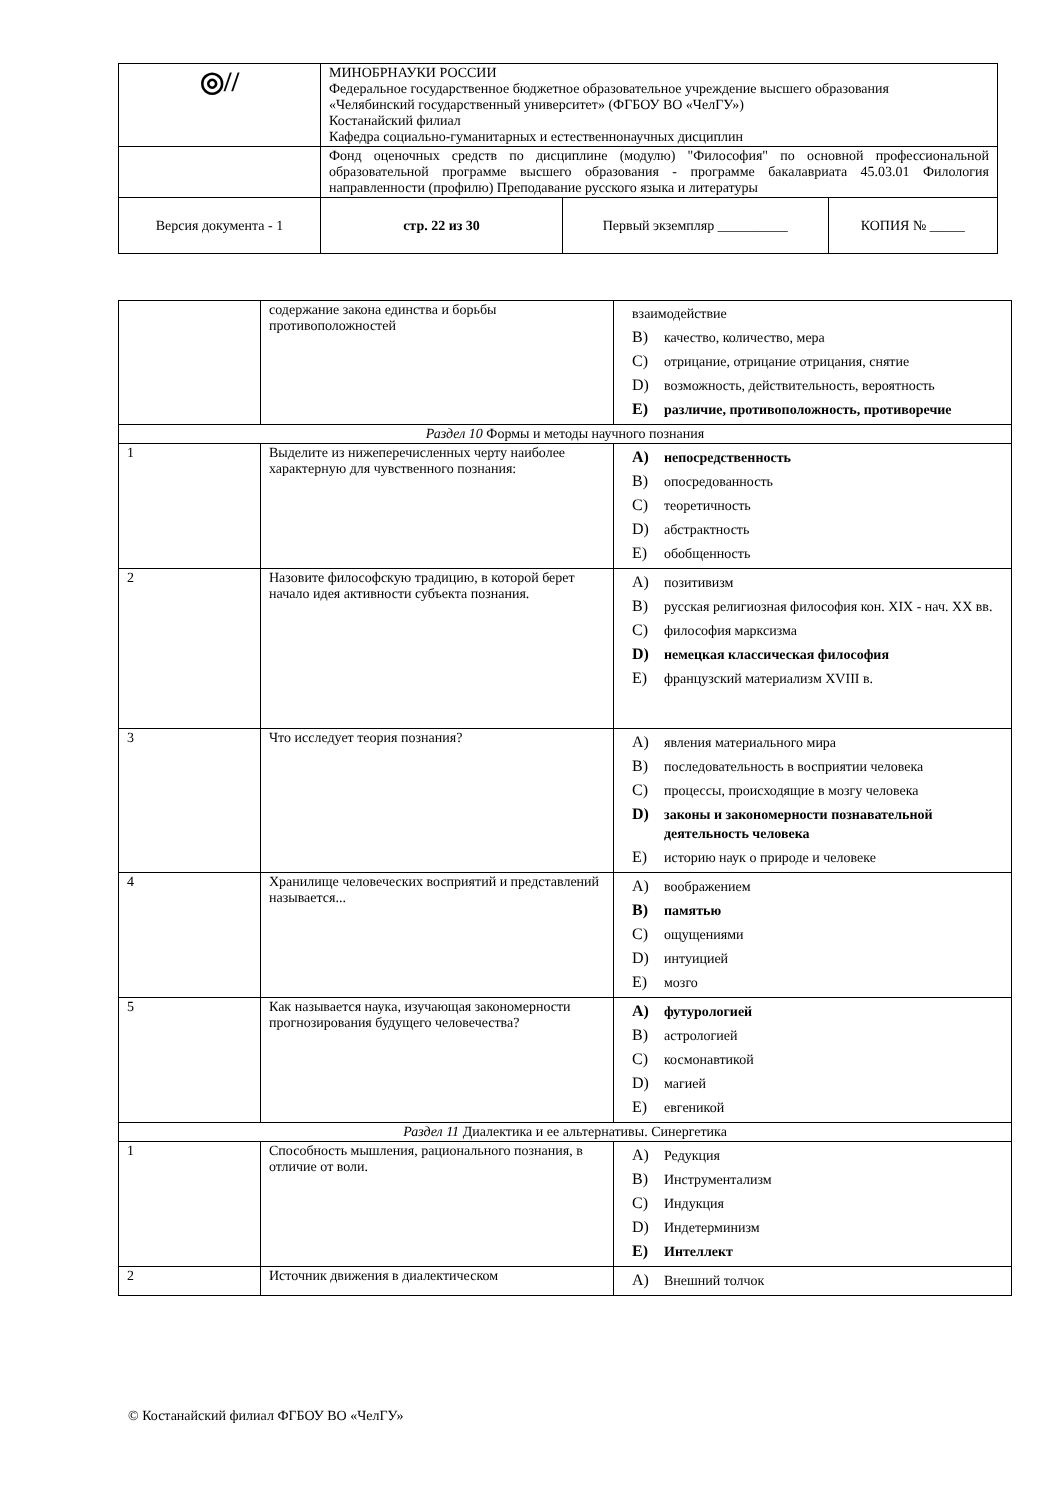| ◎// | МИНОБРНАУКИ РОССИИ Федеральное государственное бюджетное образовательное учреждение высшего образования «Челябинский государственный университет» (ФГБОУ ВО «ЧелГУ») Костанайский филиал Кафедра социально-гуманитарных и естественнонаучных дисциплин | | |
| | Фонд оценочных средств по дисциплине (модулю) "Философия" по основной профессиональной образовательной программе высшего образования - программе бакалавриата 45.03.01 Филология направленности (профилю) Преподавание русского языка и литературы | | |
| Версия документа - 1 | стр. 22 из 30 | Первый экземпляр __________ | КОПИЯ № _____ |
| | содержание закона единства и борьбы противоположностей | взаимодействие B) качество, количество, мера C) отрицание, отрицание отрицания, снятие D) возможность, действительность, вероятность E) различие, противоположность, противоречие |
| Раздел 10 Формы и методы научного познания | | |
| 1 | Выделите из нижеперечисленных черту наиболее характерную для чувственного познания: | A) непосредственность B) опосредованность C) теоретичность D) абстрактность E) обобщенность |
| 2 | Назовите философскую традицию, в которой берет начало идея активности субъекта познания. | A) позитивизм B) русская религиозная философия кон. XIX - нач. XX вв. C) философия марксизма D) немецкая классическая философия E) французский материализм XVIII в. |
| 3 | Что исследует теория познания? | A) явления материального мира B) последовательность в восприятии человека C) процессы, происходящие в мозгу человека D) законы и закономерности познавательной деятельность человека E) историю наук о природе и человеке |
| 4 | Хранилище человеческих восприятий и представлений называется... | A) воображением B) памятью C) ощущениями D) интуицией E) мозго |
| 5 | Как называется наука, изучающая закономерности прогнозирования будущего человечества? | A) футурологией B) астрологией C) космонавтикой D) магией E) евгеникой |
| Раздел 11 Диалектика и ее альтернативы. Синергетика | | |
| 1 | Способность мышления, рационального познания, в отличие от воли. | A) Редукция B) Инструментализм C) Индукция D) Индетерминизм E) Интеллект |
| 2 | Источник движения в диалектическом | A) Внешний толчок |
© Костанайский филиал ФГБОУ ВО «ЧелГУ»